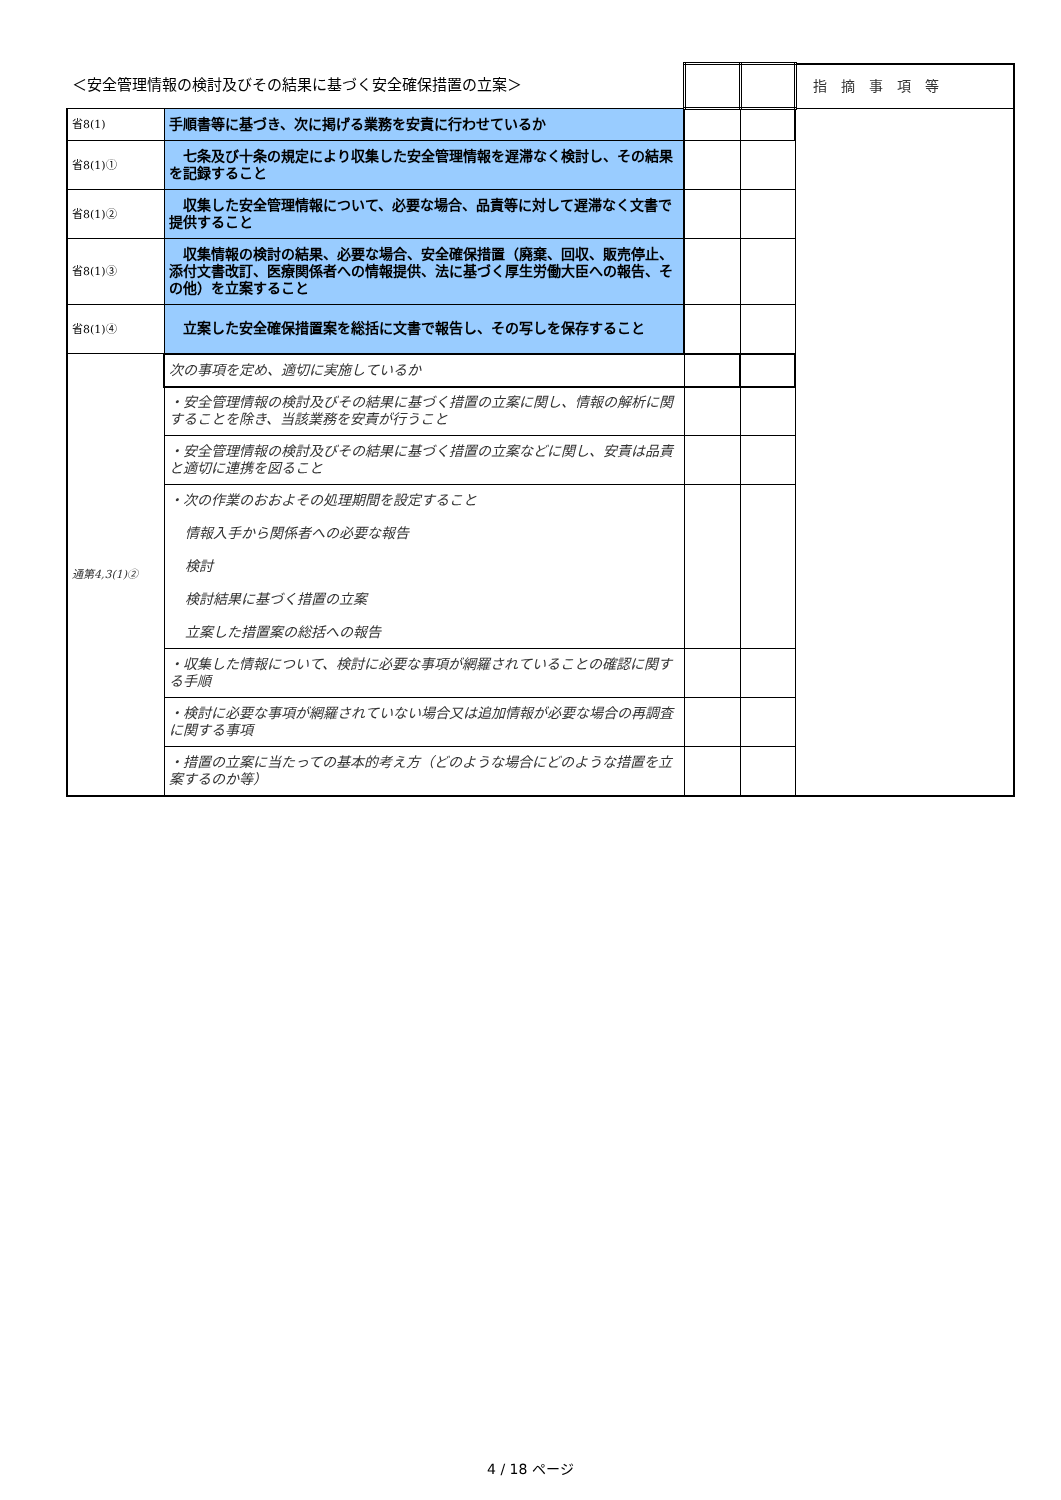| ＜安全管理情報の検討及びその結果に基づく安全確保措置の立案＞ | | | | 指摘事項等 |
| 省8(1) | 手順書等に基づき、次に掲げる業務を安責に行わせているか | | | |
| 省8(1)① | 七条及び十条の規定により収集した安全管理情報を遅滞なく検討し、その結果を記録すること | | | |
| 省8(1)② | 収集した安全管理情報について、必要な場合、品責等に対して遅滞なく文書で提供すること | | | |
| 省8(1)③ | 収集情報の検討の結果、必要な場合、安全確保措置（廃棄、回収、販売停止、添付文書改訂、医療関係者への情報提供、法に基づく厚生労働大臣への報告、その他）を立案すること | | | |
| 省8(1)④ | 立案した安全確保措置案を総括に文書で報告し、その写しを保存すること | | | |
| 通第4,3(1)② | 次の事項を定め、適切に実施しているか | | | |
| | ・安全管理情報の検討及びその結果に基づく措置の立案に関し、情報の解析に関することを除き、当該業務を安責が行うこと | | | |
| | ・安全管理情報の検討及びその結果に基づく措置の立案などに関し、安責は品責と適切に連携を図ること | | | |
| | ・次の作業のおおよその処理期間を設定すること 情報入手から関係者への必要な報告 検討 検討結果に基づく措置の立案 立案した措置案の総括への報告 | | | |
| | ・収集した情報について、検討に必要な事項が網羅されていることの確認に関する手順 | | | |
| | ・検討に必要な事項が網羅されていない場合又は追加情報が必要な場合の再調査に関する事項 | | | |
| | ・措置の立案に当たっての基本的考え方（どのような場合にどのような措置を立案するのか等） | | | |
4 / 18 ページ